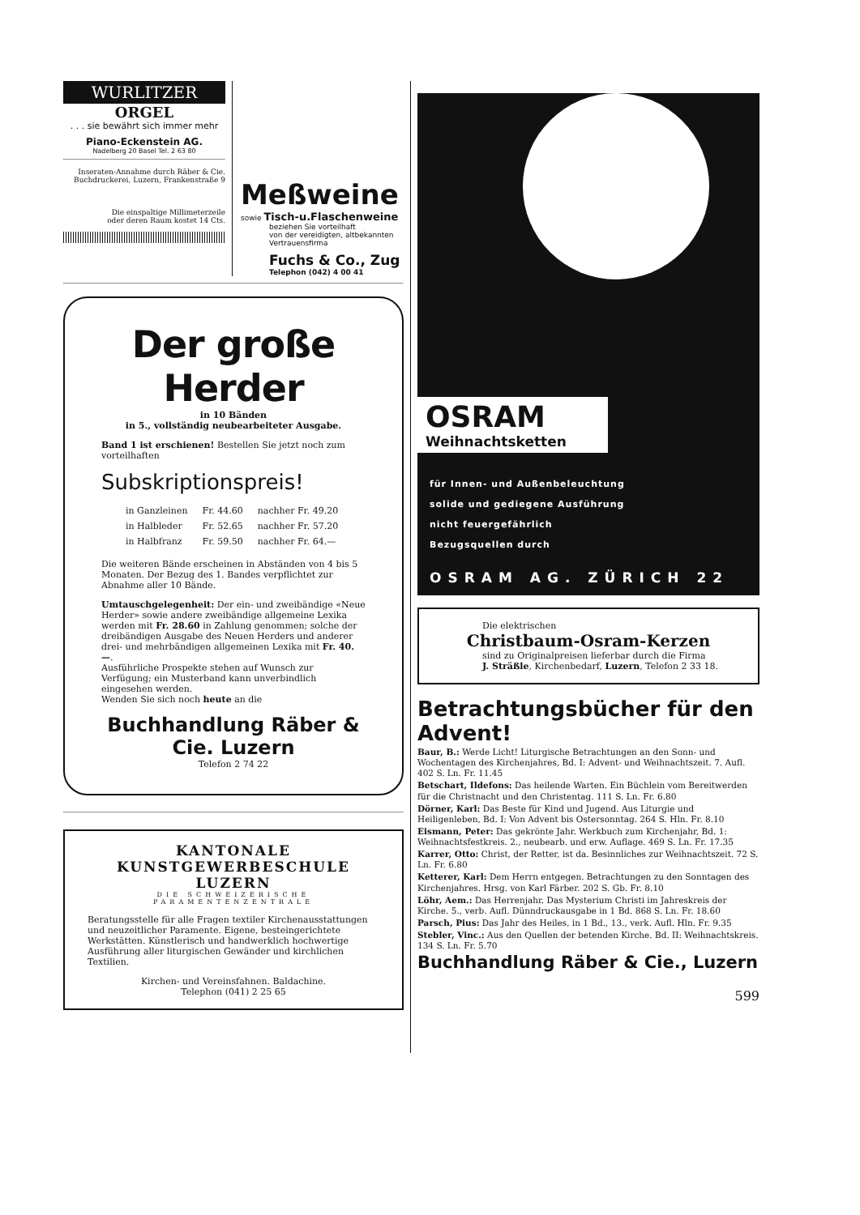WURLITZER
ORGEL
. . . sie bewährt sich immer mehr
Piano-Eckenstein AG.
Nadelberg 20 Basel Tel. 2 63 80
Inseraten-Annahme durch Räber & Cie.
Buchdruckerei, Luzern, Frankenstraße 9
Die einspaltige Millimeterzeile
oder deren Raum kostet 14 Cts.
Meßweine
sowie Tisch-u.Flaschenweine
beziehen Sie vorteilhaft
von der vereidigten, altbekannten
Vertrauensfirma
Fuchs & Co., Zug
Telephon (042) 4 00 41
Der große Herder
in 10 Bänden
in 5., vollständig neubearbeiteter Ausgabe.
Band 1 ist erschienen! Bestellen Sie jetzt noch zum vorteilhaften
Subskriptionspreis!
| in Ganzleinen | Fr. 44.60 | nachher Fr. 49.20 |
| in Halbleder | Fr. 52.65 | nachher Fr. 57.20 |
| in Halbfranz | Fr. 59.50 | nachher Fr. 64.— |
Die weiteren Bände erscheinen in Abständen von 4 bis 5 Monaten. Der Bezug des 1. Bandes verpflichtet zur Abnahme aller 10 Bände.
Umtauschgelegenheit: Der ein- und zweibändige «Neue Herder» sowie andere zweibändige allgemeine Lexika werden mit Fr. 28.60 in Zahlung genommen; solche der dreibändigen Ausgabe des Neuen Herders und anderer drei- und mehrbändigen allgemeinen Lexika mit Fr. 40.—.
Ausführliche Prospekte stehen auf Wunsch zur Verfügung; ein Musterband kann unverbindlich eingesehen werden.
Wenden Sie sich noch heute an die
Buchhandlung Räber & Cie. Luzern
Telefon 2 74 22
KANTONALE KUNSTGEWERBESCHULE
LUZERN
DIE SCHWEIZERISCHE PARAMENTENZENTRALE
Beratungsstelle für alle Fragen textiler Kirchenausstattungen und neuzeitlicher Paramente. Eigene, besteingerichtete Werkstätten. Künstlerisch und handwerklich hochwertige Ausführung aller liturgischen Gewänder und kirchlichen Textilien.
Kirchen- und Vereinsfahnen. Baldachine.
Telephon (041) 2 25 65
OSRAM
Weihnachtsketten
für Innen- und Außenbeleuchtung
solide und gediegene Ausführung
nicht feuergefährlich
Bezugsquellen durch
OSRAM AG. ZÜRICH 22
Die elektrischen
Christbaum-Osram-Kerzen
sind zu Originalpreisen lieferbar durch die Firma
J. Sträßle, Kirchenbedarf, Luzern, Telefon 2 33 18.
Betrachtungsbücher für den Advent!
Baur, B.: Werde Licht! Liturgische Betrachtungen an den Sonn- und Wochentagen des Kirchenjahres, Bd. I: Advent- und Weihnachtszeit. 7. Aufl. 402 S. Ln. Fr. 11.45
Betschart, Ildefons: Das heilende Warten. Ein Büchlein vom Bereitwerden für die Christnacht und den Christentag. 111 S. Ln. Fr. 6.80
Dörner, Karl: Das Beste für Kind und Jugend. Aus Liturgie und Heiligenleben, Bd. I: Von Advent bis Ostersonntag. 264 S. Hln. Fr. 8.10
Eismann, Peter: Das gekrönte Jahr. Werkbuch zum Kirchenjahr, Bd. 1: Weihnachtsfestkreis. 2., neubearb. und erw. Auflage. 469 S. Ln. Fr. 17.35
Karrer, Otto: Christ, der Retter, ist da. Besinnliches zur Weihnachtszeit. 72 S. Ln. Fr. 6.80
Ketterer, Karl: Dem Herrn entgegen. Betrachtungen zu den Sonntagen des Kirchenjahres. Hrsg. von Karl Färber. 202 S. Gb. Fr. 8.10
Löhr, Aem.: Das Herrenjahr. Das Mysterium Christi im Jahreskreis der Kirche. 5., verb. Aufl. Dünndruckausgabe in 1 Bd. 868 S. Ln. Fr. 18.60
Parsch, Pius: Das Jahr des Heiles, in 1 Bd., 13., verk. Aufl. Hln. Fr. 9.35
Stebler, Vinc.: Aus den Quellen der betenden Kirche. Bd. II: Weihnachtskreis. 134 S. Ln. Fr. 5.70
Buchhandlung Räber & Cie., Luzern
599